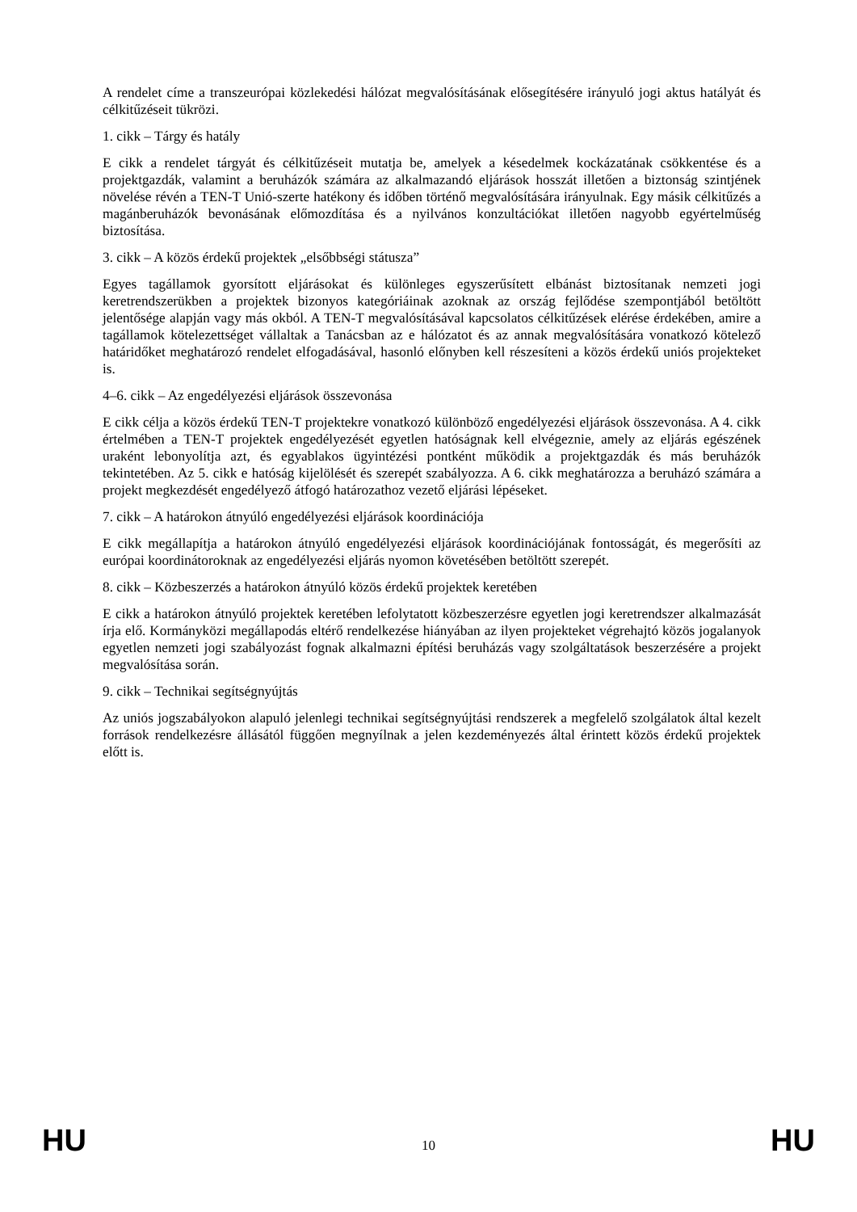A rendelet címe a transzeurópai közlekedési hálózat megvalósításának elősegítésére irányuló jogi aktus hatályát és célkitűzéseit tükrözi.
1. cikk – Tárgy és hatály
E cikk a rendelet tárgyát és célkitűzéseit mutatja be, amelyek a késedelmek kockázatának csökkentése és a projektgazdák, valamint a beruházók számára az alkalmazandó eljárások hosszát illetően a biztonság szintjének növelése révén a TEN-T Unió-szerte hatékony és időben történő megvalósítására irányulnak. Egy másik célkitűzés a magánberuházók bevonásának előmozdítása és a nyilvános konzultációkat illetően nagyobb egyértelműség biztosítása.
3. cikk – A közös érdekű projektek „elsőbbségi státusza”
Egyes tagállamok gyorsított eljárásokat és különleges egyszerűsített elbánást biztosítanak nemzeti jogi keretrendszerükben a projektek bizonyos kategóriáinak azoknak az ország fejlődése szempontjából betöltött jelentősége alapján vagy más okból. A TEN-T megvalósításával kapcsolatos célkitűzések elérése érdekében, amire a tagállamok kötelezettséget vállaltak a Tanácsban az e hálózatot és az annak megvalósítására vonatkozó kötelező határidőket meghatározó rendelet elfogadásával, hasonló előnyben kell részesíteni a közös érdekű uniós projekteket is.
4–6. cikk – Az engedélyezési eljárások összevonása
E cikk célja a közös érdekű TEN-T projektekre vonatkozó különböző engedélyezési eljárások összevonása. A 4. cikk értelmében a TEN-T projektek engedélyezését egyetlen hatóságnak kell elvégeznie, amely az eljárás egészének uraként lebonyolítja azt, és egyablakos ügyintézési pontként működik a projektgazdák és más beruházók tekintetében. Az 5. cikk e hatóság kijelölését és szerepét szabályozza. A 6. cikk meghatározza a beruházó számára a projekt megkezdését engedélyező átfogó határozathoz vezető eljárási lépéseket.
7. cikk – A határokon átnyúló engedélyezési eljárások koordinációja
E cikk megállapítja a határokon átnyúló engedélyezési eljárások koordinációjának fontosságát, és megerősíti az európai koordinátoroknak az engedélyezési eljárás nyomon követésében betöltött szerepét.
8. cikk – Közbeszerzés a határokon átnyúló közös érdekű projektek keretében
E cikk a határokon átnyúló projektek keretében lefolytatott közbeszerzésre egyetlen jogi keretrendszer alkalmazását írja elő. Kormányközi megállapodás eltérő rendelkezése hiányában az ilyen projekteket végrehajtó közös jogalanyok egyetlen nemzeti jogi szabályozást fognak alkalmazni építési beruházás vagy szolgáltatások beszerzésére a projekt megvalósítása során.
9. cikk – Technikai segítségnyújtás
Az uniós jogszabályokon alapuló jelenlegi technikai segítségnyújtási rendszerek a megfelelő szolgálatok által kezelt források rendelkezésre állásától függően megnyílnak a jelen kezdeményezés által érintett közös érdekű projektek előtt is.
HU 10 HU